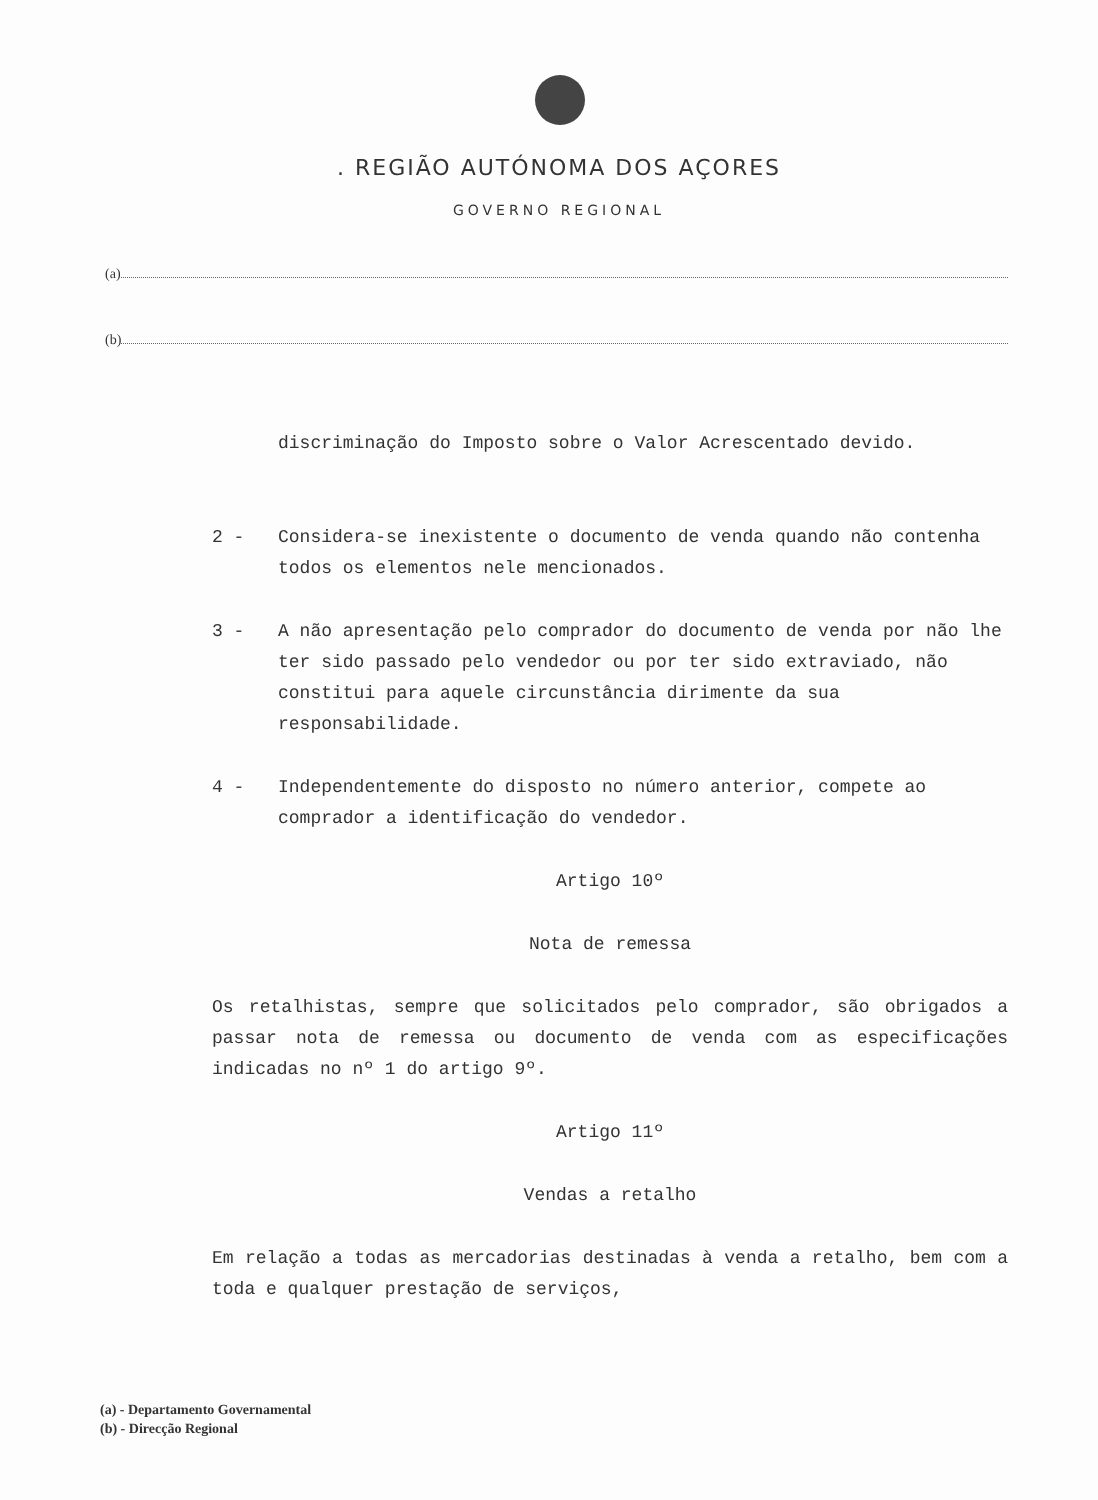. REGIÃO AUTÓNOMA DOS AÇORES
GOVERNO REGIONAL
(a)
(b)
discriminação do Imposto sobre o Valor Acrescentado devido.
2 - Considera-se inexistente o documento de venda quando não contenha todos os elementos nele mencionados.
3 - A não apresentação pelo comprador do documento de venda por não lhe ter sido passado pelo vendedor ou por ter sido extraviado, não constitui para aquele circunstância dirimente da sua responsabilidade.
4 - Independentemente do disposto no número anterior, compete ao comprador a identificação do vendedor.
Artigo 10º
Nota de remessa
Os retalhistas, sempre que solicitados pelo comprador, são obrigados a passar nota de remessa ou documento de venda com as especificações indicadas no nº 1 do artigo 9º.
Artigo 11º
Vendas a retalho
Em relação a todas as mercadorias destinadas à venda a retalho, bem com a toda e qualquer prestação de serviços,
(a) - Departamento Governamental
(b) - Direcção Regional